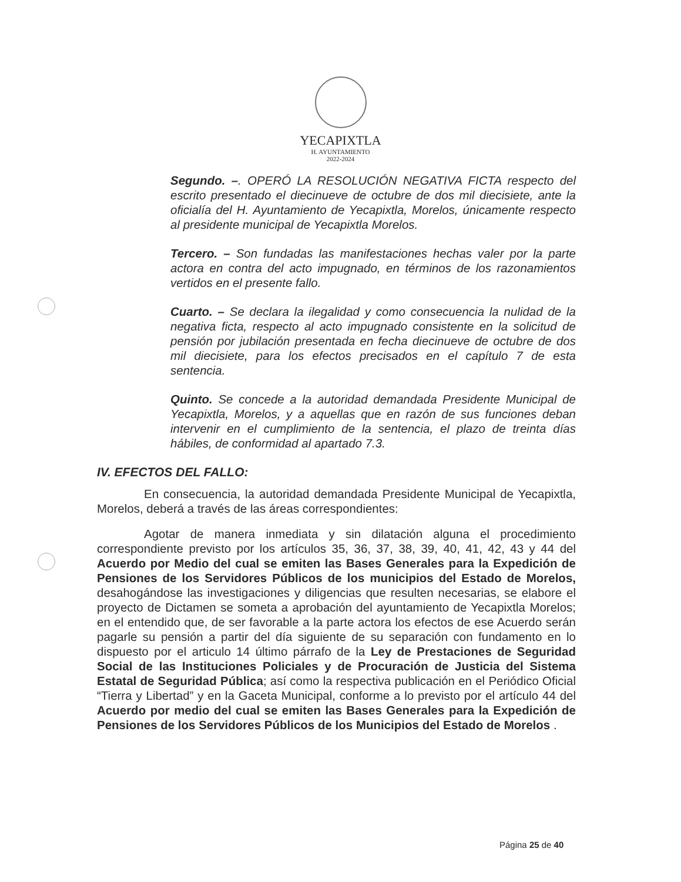YECAPIXTLA
H. AYUNTAMIENTO
2022-2024
Segundo. –. OPERÓ LA RESOLUCIÓN NEGATIVA FICTA respecto del escrito presentado el diecinueve de octubre de dos mil diecisiete, ante la oficialía del H. Ayuntamiento de Yecapixtla, Morelos, únicamente respecto al presidente municipal de Yecapixtla Morelos.
Tercero. – Son fundadas las manifestaciones hechas valer por la parte actora en contra del acto impugnado, en términos de los razonamientos vertidos en el presente fallo.
Cuarto. – Se declara la ilegalidad y como consecuencia la nulidad de la negativa ficta, respecto al acto impugnado consistente en la solicitud de pensión por jubilación presentada en fecha diecinueve de octubre de dos mil diecisiete, para los efectos precisados en el capítulo 7 de esta sentencia.
Quinto. Se concede a la autoridad demandada Presidente Municipal de Yecapixtla, Morelos, y a aquellas que en razón de sus funciones deban intervenir en el cumplimiento de la sentencia, el plazo de treinta días hábiles, de conformidad al apartado 7.3.
IV. EFECTOS DEL FALLO:
En consecuencia, la autoridad demandada Presidente Municipal de Yecapixtla, Morelos, deberá a través de las áreas correspondientes:
Agotar de manera inmediata y sin dilatación alguna el procedimiento correspondiente previsto por los artículos 35, 36, 37, 38, 39, 40, 41, 42, 43 y 44 del Acuerdo por Medio del cual se emiten las Bases Generales para la Expedición de Pensiones de los Servidores Públicos de los municipios del Estado de Morelos, desahogándose las investigaciones y diligencias que resulten necesarias, se elabore el proyecto de Dictamen se someta a aprobación del ayuntamiento de Yecapixtla Morelos; en el entendido que, de ser favorable a la parte actora los efectos de ese Acuerdo serán pagarle su pensión a partir del día siguiente de su separación con fundamento en lo dispuesto por el articulo 14 último párrafo de la Ley de Prestaciones de Seguridad Social de las Instituciones Policiales y de Procuración de Justicia del Sistema Estatal de Seguridad Pública; así como la respectiva publicación en el Periódico Oficial “Tierra y Libertad” y en la Gaceta Municipal, conforme a lo previsto por el artículo 44 del Acuerdo por medio del cual se emiten las Bases Generales para la Expedición de Pensiones de los Servidores Públicos de los Municipios del Estado de Morelos .
Página 25 de 40